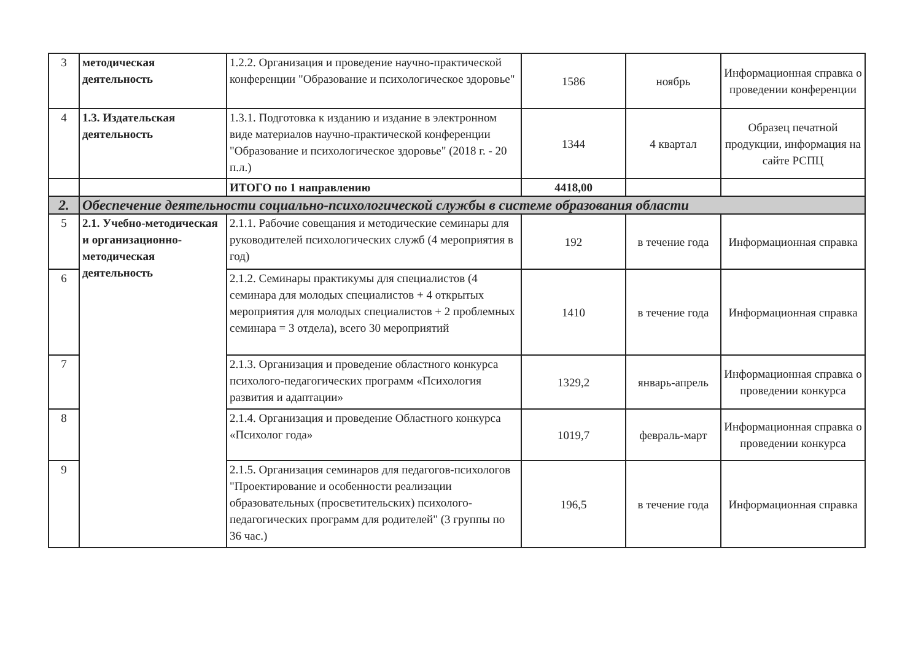| 3 | методическая деятельность | 1.2.2. Организация и проведение научно-практической конференции "Образование и психологическое здоровье" | 1586 | ноябрь | Информационная справка о проведении конференции |
| 4 | 1.3. Издательская деятельность | 1.3.1. Подготовка к изданию и издание в электронном виде материалов научно-практической конференции "Образование и психологическое здоровье" (2018 г. - 20 п.л.) | 1344 | 4 квартал | Образец печатной продукции, информация на сайте РСПЦ |
| | | ИТОГО по 1 направлению | 4418,00 | | |
| 2. | Обеспечение деятельности социально-психологической службы в системе образования области | | | | |
| 5 | 2.1. Учебно-методическая и организационно-методическая деятельность | 2.1.1. Рабочие совещания и методические семинары для руководителей психологических служб (4 мероприятия в год) | 192 | в течение года | Информационная справка |
| 6 | | 2.1.2. Семинары практикумы для специалистов (4 семинара для молодых специалистов + 4 открытых мероприятия для молодых специалистов + 2 проблемных семинара = 3 отдела), всего 30 мероприятий | 1410 | в течение года | Информационная справка |
| 7 | | 2.1.3. Организация и проведение областного конкурса психолого-педагогических программ «Психология развития и адаптации» | 1329,2 | январь-апрель | Информационная справка о проведении конкурса |
| 8 | | 2.1.4. Организация и проведение Областного конкурса «Психолог года» | 1019,7 | февраль-март | Информационная справка о проведении конкурса |
| 9 | | 2.1.5. Организация семинаров для педагогов-психологов "Проектирование и особенности реализации образовательных (просветительских) психолого-педагогических программ для родителей" (3 группы по 36 час.) | 196,5 | в течение года | Информационная справка |